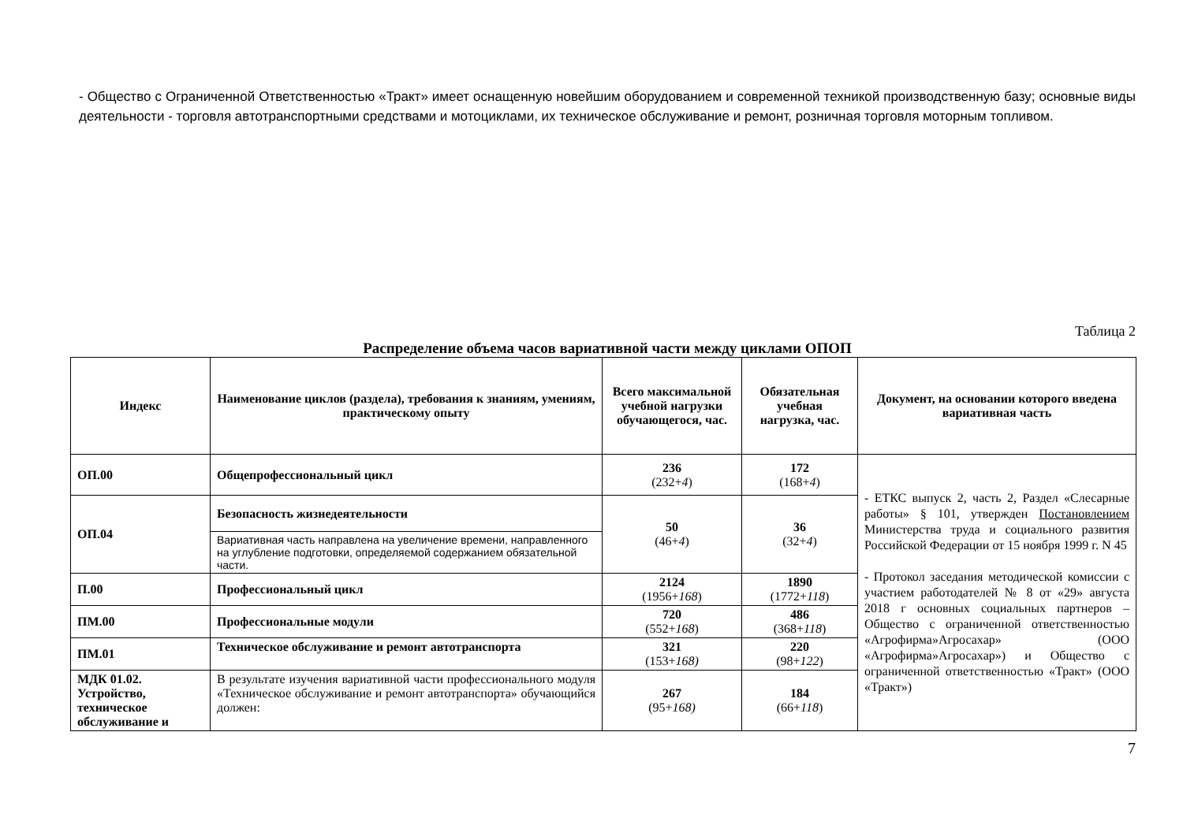- Общество с Ограниченной Ответственностью «Тракт» имеет оснащенную новейшим оборудованием и современной техникой производственную базу; основные виды деятельности - торговля автотранспортными средствами и мотоциклами, их техническое обслуживание и ремонт, розничная торговля моторным топливом.
Таблица 2
Распределение объема часов вариативной части между циклами ОПОП
| Индекс | Наименование циклов (раздела), требования к знаниям, умениям, практическому опыту | Всего максимальной учебной нагрузки обучающегося, час. | Обязательная учебная нагрузка, час. | Документ, на основании которого введена вариативная часть |
| --- | --- | --- | --- | --- |
| ОП.00 | Общепрофессиональный цикл | 236 (232+ 4 ) | 172 (168+ 4 ) | - ЕТКС выпуск 2, часть 2, Раздел «Слесарные работы» § 101, утвержден Постановлением Министерства труда и социального развития Российской Федерации от 15 ноября 1999 г. N 45 - Протокол заседания методической комиссии с участием работодателей № 8 от «29» августа 2018 г основных социальных партнеров – Общество с ограниченной ответственностью «Агрофирма»Агросахар» (ООО «Агрофирма»Агросахар») и Общество с ограниченной ответственностью «Тракт» (ООО «Тракт») |
| ОП.04 | Безопасность жизнедеятельности | 50 (46+ 4 ) | 36 (32+ 4 ) | |
| | Вариативная часть направлена на увеличение времени, направленного на углубление подготовки, определяемой содержанием обязательной части. | | | |
| П.00 | Профессиональный цикл | 2124 (1956+ 168 ) | 1890 (1772+ 118 ) | |
| ПМ.00 | Профессиональные модули | 720 (552+ 168 ) | 486 (368+ 118 ) | |
| ПМ.01 | Техническое обслуживание и ремонт автотранспорта | 321 (153+ 168) | 220 (98+ 122 ) | |
| МДК 01.02. Устройство, техническое обслуживание и | В результате изучения вариативной части профессионального модуля «Техническое обслуживание и ремонт автотранспорта» обучающийся должен: | 267 (95+ 168) | 184 (66+ 118 ) | |
7